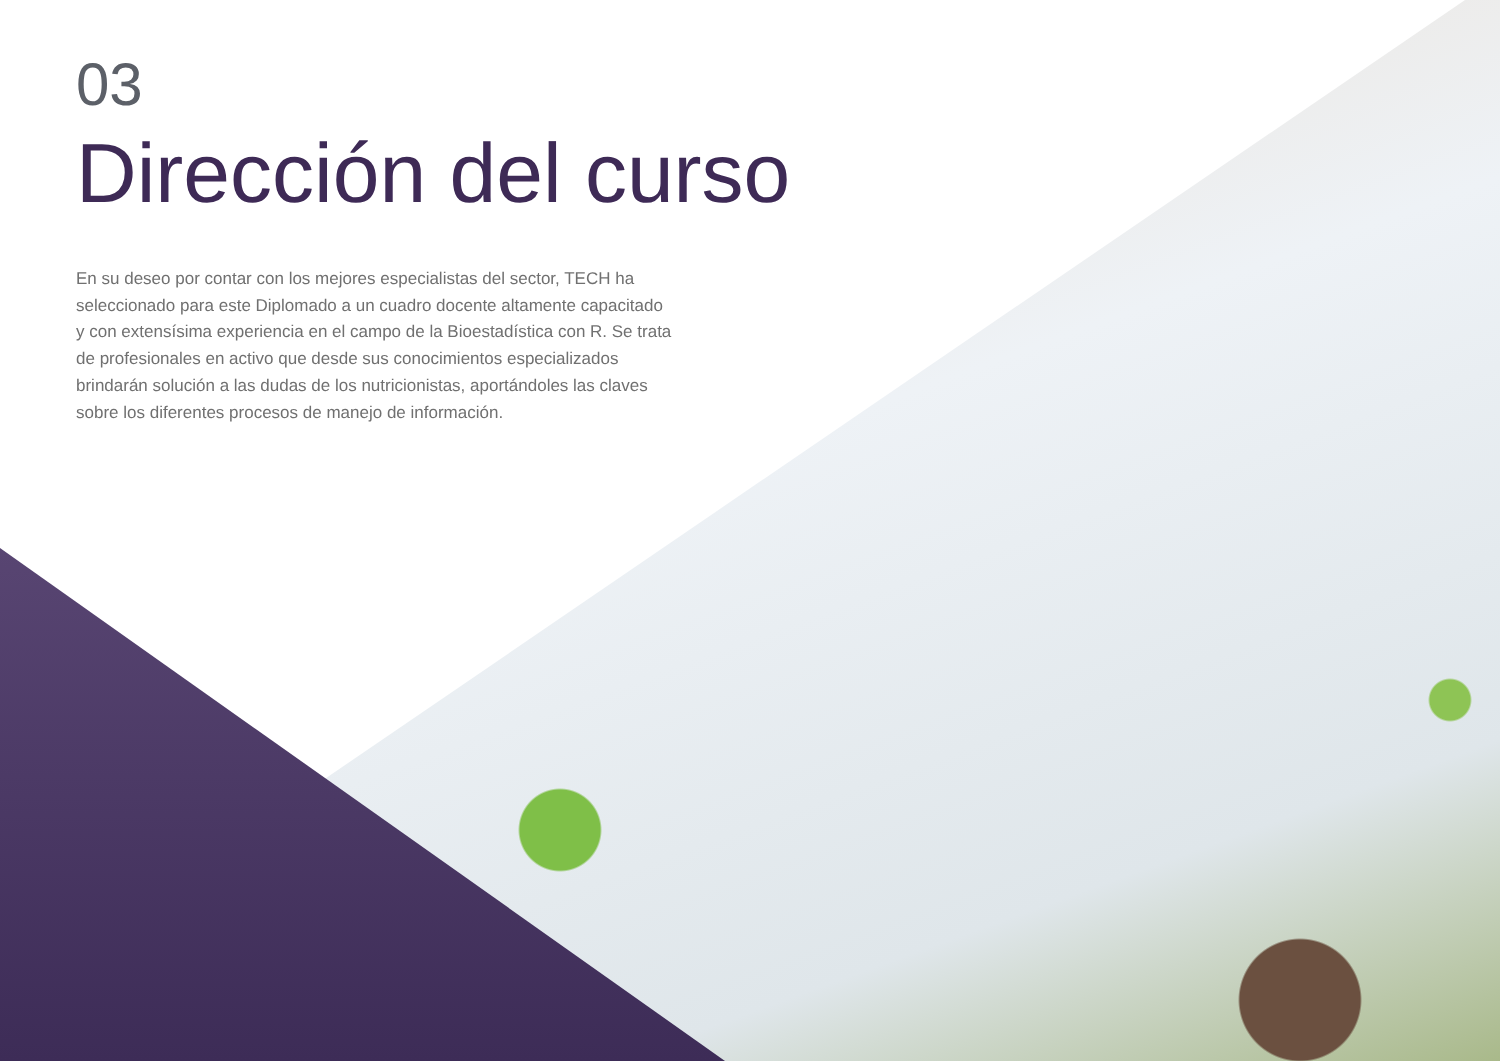03
Dirección del curso
En su deseo por contar con los mejores especialistas del sector, TECH ha seleccionado para este Diplomado a un cuadro docente altamente capacitado y con extensísima experiencia en el campo de la Bioestadística con R. Se trata de profesionales en activo que desde sus conocimientos especializados brindarán solución a las dudas de los nutricionistas, aportándoles las claves sobre los diferentes procesos de manejo de información.